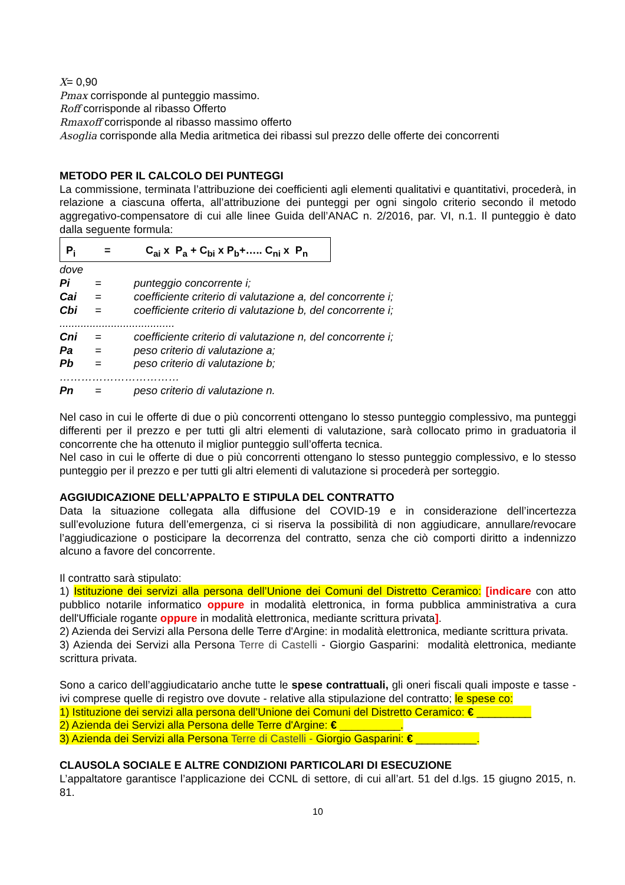X= 0,90
Pmax corrisponde al punteggio massimo.
Roff corrisponde al ribasso Offerto
Rmaxoff corrisponde al ribasso massimo offerto
Asoglia corrisponde alla Media aritmetica dei ribassi sul prezzo delle offerte dei concorrenti
METODO PER IL CALCOLO DEI PUNTEGGI
La commissione, terminata l’attribuzione dei coefficienti agli elementi qualitativi e quantitativi, procederà, in relazione a ciascuna offerta, all’attribuzione dei punteggi per ogni singolo criterio secondo il metodo aggregativo-compensatore di cui alle linee Guida dell’ANAC n. 2/2016, par. VI, n.1. Il punteggio è dato dalla seguente formula:
P<sub>i</sub> = C<sub>ai</sub> x P<sub>a</sub> + C<sub>bi</sub> x P<sub>b</sub>+….. C<sub>ni</sub> x P<sub>n</sub>
dove
| Pi | = | punteggio concorrente i; |
| Cai | = | coefficiente criterio di valutazione a, del concorrente i; |
| Cbi | = | coefficiente criterio di valutazione b, del concorrente i; |
| ...................................... | | |
| Cni | = | coefficiente criterio di valutazione n, del concorrente i; |
| Pa | = | peso criterio di valutazione a; |
| Pb | = | peso criterio di valutazione b; |
| …………………………… | | |
| Pn | = | peso criterio di valutazione n. |
Nel caso in cui le offerte di due o più concorrenti ottengano lo stesso punteggio complessivo, ma punteggi differenti per il prezzo e per tutti gli altri elementi di valutazione, sarà collocato primo in graduatoria il concorrente che ha ottenuto il miglior punteggio sull’offerta tecnica.
Nel caso in cui le offerte di due o più concorrenti ottengano lo stesso punteggio complessivo, e lo stesso punteggio per il prezzo e per tutti gli altri elementi di valutazione si procederà per sorteggio.
AGGIUDICAZIONE DELL’APPALTO E STIPULA DEL CONTRATTO
Data la situazione collegata alla diffusione del COVID-19 e in considerazione dell’incertezza sull’evoluzione futura dell’emergenza, ci si riserva la possibilità di non aggiudicare, annullare/revocare l’aggiudicazione o posticipare la decorrenza del contratto, senza che ciò comporti diritto a indennizzo alcuno a favore del concorrente.
Il contratto sarà stipulato:
1) Istituzione dei servizi alla persona dell’Unione dei Comuni del Distretto Ceramico: [indicare con atto pubblico notarile informatico oppure in modalità elettronica, in forma pubblica amministrativa a cura dell'Ufficiale rogante oppure in modalità elettronica, mediante scrittura privata].
2) Azienda dei Servizi alla Persona delle Terre d'Argine: in modalità elettronica, mediante scrittura privata.
3) Azienda dei Servizi alla Persona Terre di Castelli - Giorgio Gasparini: modalità elettronica, mediante scrittura privata.
Sono a carico dell’aggiudicatario anche tutte le spese contrattuali, gli oneri fiscali quali imposte e tasse - ivi comprese quelle di registro ove dovute - relative alla stipulazione del contratto; le spese co:
1) Istituzione dei servizi alla persona dell’Unione dei Comuni del Distretto Ceramico: € _________
2) Azienda dei Servizi alla Persona delle Terre d'Argine: € __________.
3) Azienda dei Servizi alla Persona Terre di Castelli - Giorgio Gasparini: € __________.
CLAUSOLA SOCIALE E ALTRE CONDIZIONI PARTICOLARI DI ESECUZIONE
L’appaltatore garantisce l’applicazione dei CCNL di settore, di cui all’art. 51 del d.lgs. 15 giugno 2015, n. 81.
10